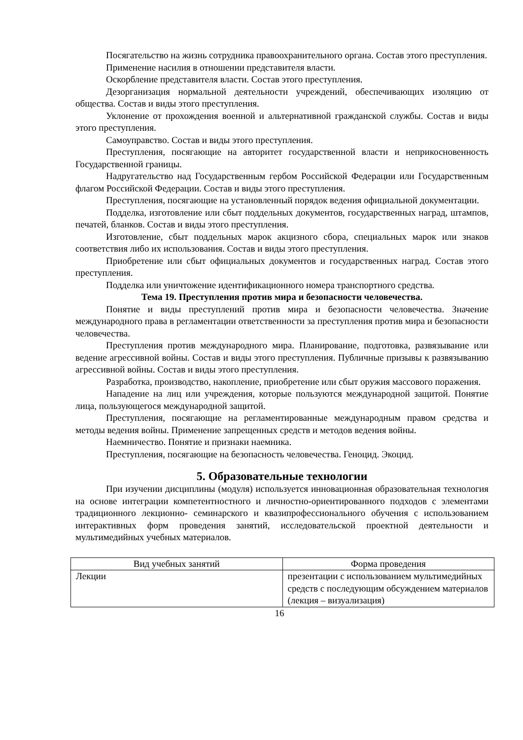Посягательство на жизнь сотрудника правоохранительного органа. Состав этого преступления.
Применение насилия в отношении представителя власти.
Оскорбление представителя власти. Состав этого преступления.
Дезорганизация нормальной деятельности учреждений, обеспечивающих изоляцию от общества. Состав и виды этого преступления.
Уклонение от прохождения военной и альтернативной гражданской службы. Состав и виды этого преступления.
Самоуправство. Состав и виды этого преступления.
Преступления, посягающие на авторитет государственной власти и неприкосновенность Государственной границы.
Надругательство над Государственным гербом Российской Федерации или Государственным флагом Российской Федерации. Состав и виды этого преступления.
Преступления, посягающие на установленный порядок ведения официальной документации.
Подделка, изготовление или сбыт поддельных документов, государственных наград, штампов, печатей, бланков. Состав и виды этого преступления.
Изготовление, сбыт поддельных марок акцизного сбора, специальных марок или знаков соответствия либо их использования. Состав и виды этого преступления.
Приобретение или сбыт официальных документов и государственных наград. Состав этого преступления.
Подделка или уничтожение идентификационного номера транспортного средства.
Тема 19. Преступления против мира и безопасности человечества.
Понятие и виды преступлений против мира и безопасности человечества. Значение международного права в регламентации ответственности за преступления против мира и безопасности человечества.
Преступления против международного мира. Планирование, подготовка, развязывание или ведение агрессивной войны. Состав и виды этого преступления. Публичные призывы к развязыванию агрессивной войны. Состав и виды этого преступления.
Разработка, производство, накопление, приобретение или сбыт оружия массового поражения.
Нападение на лиц или учреждения, которые пользуются международной защитой. Понятие лица, пользующегося международной защитой.
Преступления, посягающие на регламентированные международным правом средства и методы ведения войны. Применение запрещенных средств и методов ведения войны.
Наемничество. Понятие и признаки наемника.
Преступления, посягающие на безопасность человечества. Геноцид. Экоцид.
5. Образовательные технологии
При изучении дисциплины (модуля) используется инновационная образовательная технология на основе интеграции компетентностного и личностно-ориентированного подходов с элементами традиционного лекционно- семинарского и квазипрофессионального обучения с использованием интерактивных форм проведения занятий, исследовательской проектной деятельности и мультимедийных учебных материалов.
| Вид учебных занятий | Форма проведения |
| --- | --- |
| Лекции | презентации с использованием мультимедийных средств с последующим обсуждением материалов (лекция – визуализация) |
16